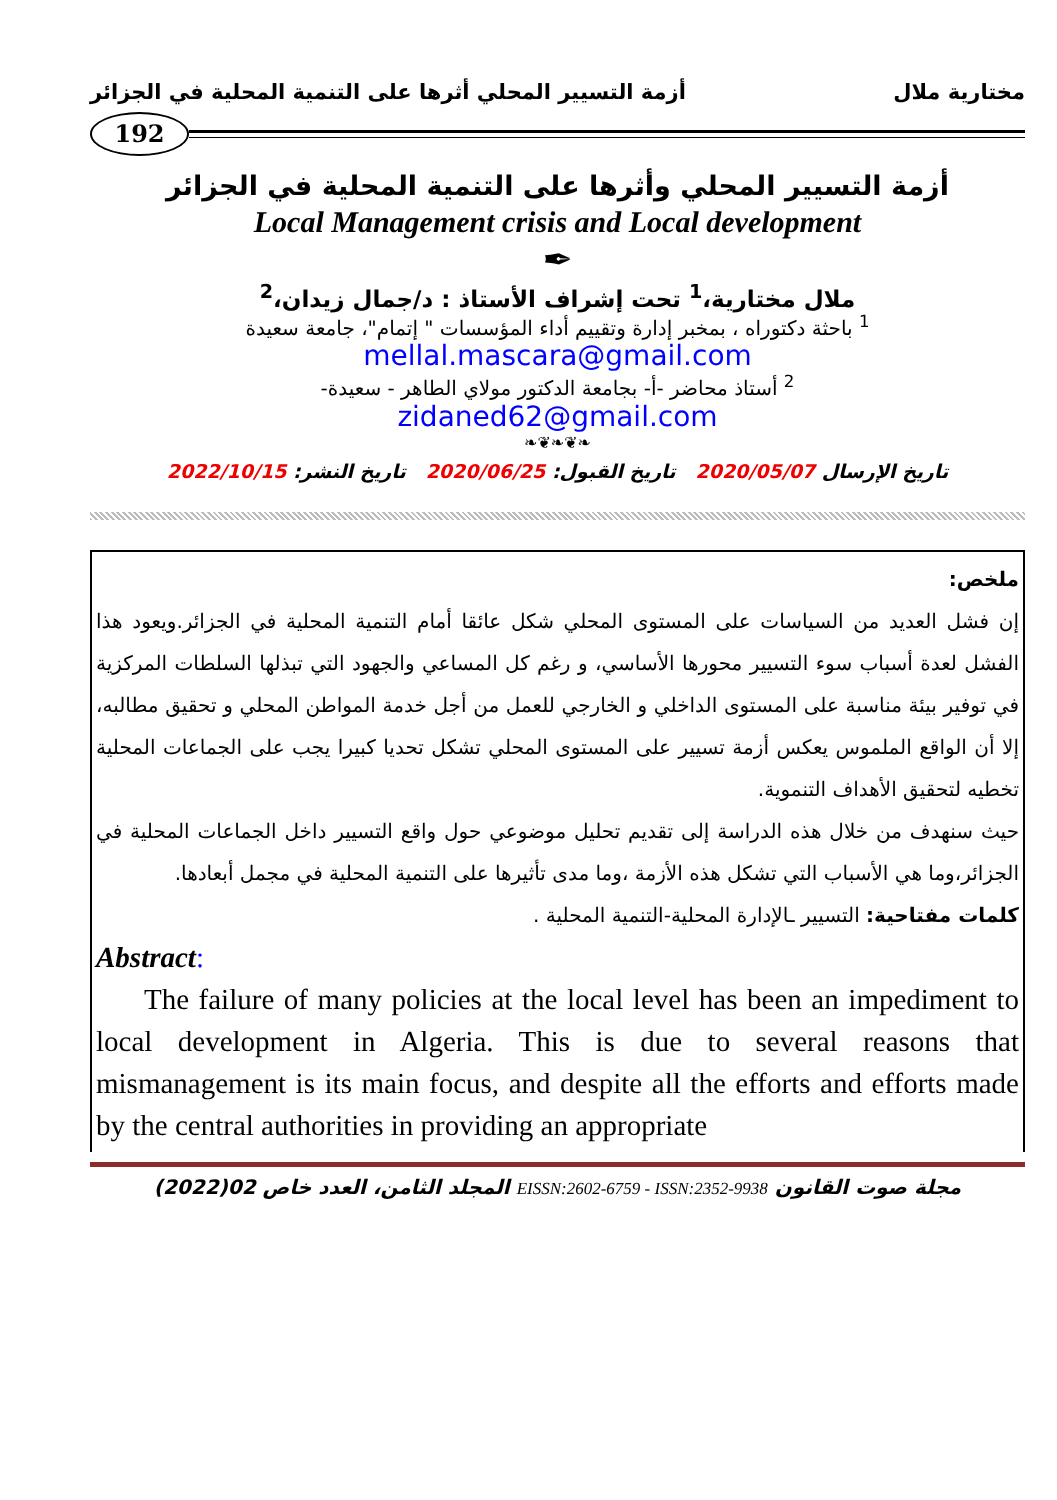مختارية ملال أزمة التسيير المحلي أثرها على التنمية المحلية في الجزائر
192
أزمة التسيير المحلي وأثرها على التنمية المحلية في الجزائر
Local Management crisis and Local development
✒
ملال مختارية،<sup>1</sup> تحت إشراف الأستاذ : د/جمال زيدان،<sup>2</sup>
<sup>1</sup> باحثة دكتوراه ، بمخبر إدارة وتقييم أداء المؤسسات " إتمام"، جامعة سعيدة
mellal.mascara@gmail.com
<sup>2</sup> أستاذ محاضر -أ- بجامعة الدكتور مولاي الطاهر - سعيدة-
zidaned62@gmail.com
❧❦❧❦❧
تاريخ الإرسال 2020/05/07 تاريخ القبول: 2020/06/25 تاريخ النشر: 2022/10/15
ملخص:
إن فشل العديد من السياسات على المستوى المحلي شكل عائقا أمام التنمية المحلية في الجزائر.ويعود هذا الفشل لعدة أسباب سوء التسيير محورها الأساسي، و رغم كل المساعي والجهود التي تبذلها السلطات المركزية في توفير بيئة مناسبة على المستوى الداخلي و الخارجي للعمل من أجل خدمة المواطن المحلي و تحقيق مطالبه، إلا أن الواقع الملموس يعكس أزمة تسيير على المستوى المحلي تشكل تحديا كبيرا يجب على الجماعات المحلية تخطيه لتحقيق الأهداف التنموية.
حيث سنهدف من خلال هذه الدراسة إلى تقديم تحليل موضوعي حول واقع التسيير داخل الجماعات المحلية في الجزائر،وما هي الأسباب التي تشكل هذه الأزمة ،وما مدى تأثيرها على التنمية المحلية في مجمل أبعادها.
كلمات مفتاحية: التسيير ـالإدارة المحلية-التنمية المحلية .
Abstract:
The failure of many policies at the local level has been an impediment to local development in Algeria. This is due to several reasons that mismanagement is its main focus, and despite all the efforts and efforts made by the central authorities in providing an appropriate
مجلة صوت القانون EISSN:2602-6759 - ISSN:2352-9938 المجلد الثامن، العدد خاص 02(2022)